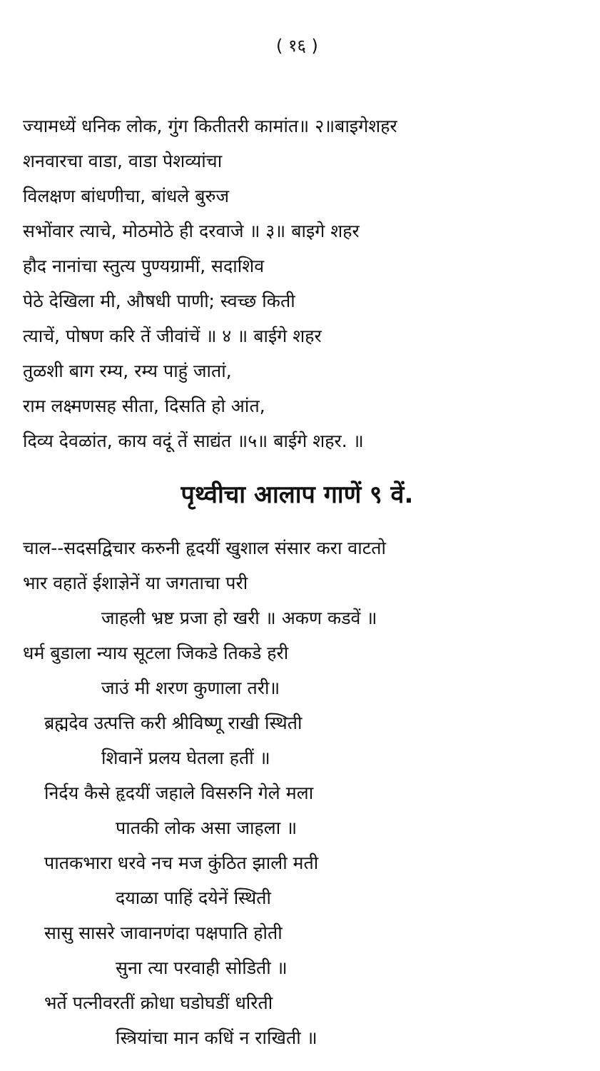( १६ )
ज्यामध्यें धनिक लोक, गुंग कितीतरी कामांत॥ २॥बाइगेशहर
शनवारचा वाडा, वाडा पेशव्यांचा
विलक्षण बांधणीचा, बांधले बुरुज
सभोंवार त्याचे, मोठमोठे ही दरवाजे ॥ ३॥ बाइगे शहर
हौद नानांचा स्तुत्य पुण्यग्रामीं, सदाशिव
पेठे देखिला मी, औषधी पाणी; स्वच्छ किती
त्याचें, पोषण करि तें जीवांचें ॥ ४ ॥ बाईगे शहर
तुळशी बाग रम्य, रम्य पाहुं जातां,
राम लक्ष्मणसह सीता, दिसति हो आंत,
दिव्य देवळांत, काय वदूं तें साद्यंत ॥५॥ बाईगे शहर. ॥
पृथ्वीचा आलाप गाणें ९ वें.
चाल--सदसद्विचार करुनी हृदयीं खुशाल संसार करा वाटतो
भार वहातें ईशाज्ञेनें या जगताचा परी
जाहली भ्रष्ट प्रजा हो खरी ॥ अकण कडवें ॥
धर्म बुडाला न्याय सूटला जिकडे तिकडे हरी
जाउं मी शरण कुणाला तरी॥
ब्रह्मदेव उत्पत्ति करी श्रीविष्णू राखी स्थिती
शिवानें प्रलय घेतला हतीं ॥
निर्दय कैसे हृदयीं जहाले विसरुनि गेले मला
पातकी लोक असा जाहला ॥
पातकभारा धरवे नच मज कुंठित झाली मती
दयाळा पाहिं दयेनें स्थिती
सासु सासरे जावानणंदा पक्षपाति होती
सुना त्या परवाही सोडिती ॥
भर्ते पत्नीवरतीं क्रोधा घडोघडीं धरिती
स्त्रियांचा मान कधिं न राखिती ॥